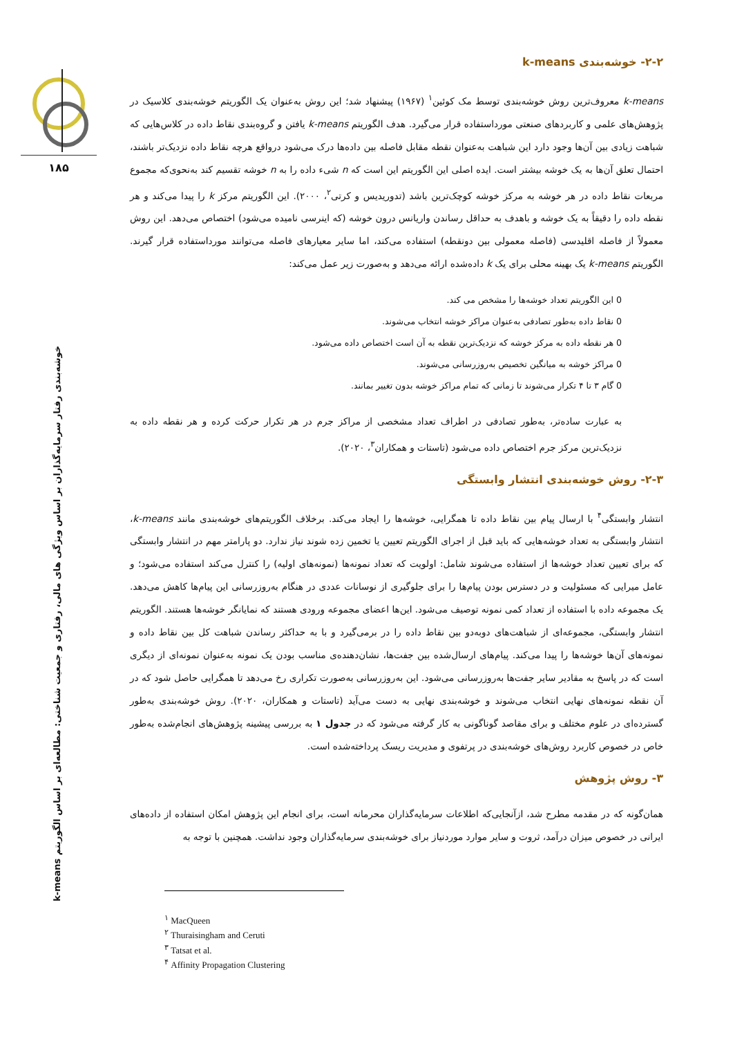۱۸۵
خوشه‌بندی رفتار سرمایه‌گذاران بر اساس ویژگی های مالی، رفتاری و جمعیت شناختی: مطالعه‌ای بر اساس الگوریتم k-means
۲-۲- خوشه‌بندی k-means
k-means معروف‌ترین روش خوشه‌بندی توسط مک کوئین<sup>۱</sup> (۱۹۶۷) پیشنهاد شد؛ این روش به‌عنوان یک الگوریتم خوشه‌بندی کلاسیک در پژوهش‌های علمی و کاربردهای صنعتی مورداستفاده قرار می‌گیرد. هدف الگوریتم k-means یافتن و گروه‌بندی نقاط داده در کلاس‌هایی که شباهت زیادی بین آن‌ها وجود دارد این شباهت به‌عنوان نقطه مقابل فاصله بین داده‌ها درک می‌شود درواقع هرچه نقاط داده نزدیک‌تر باشند، احتمال تعلق آن‌ها به یک خوشه بیشتر است. ایده اصلی این الگوریتم این است که n شیء داده را به n خوشه تقسیم کند به‌نحوی‌که مجموع مربعات نقاط داده در هر خوشه به مرکز خوشه کوچک‌ترین باشد (تدوریدیس و کرتی<sup>۲</sup>، ۲۰۰۰). این الگوریتم مرکز k را پیدا می‌کند و هر نقطه داده را دقیقاً به یک خوشه و باهدف به حداقل رساندن واریانس درون خوشه (که اینرسی نامیده می‌شود) اختصاص می‌دهد. این روش معمولاً از فاصله اقلیدسی (فاصله معمولی بین دونقطه) استفاده می‌کند، اما سایر معیارهای فاصله می‌توانند مورداستفاده قرار گیرند. الگوریتم k-means یک بهینه محلی برای یک k داده‌شده ارائه می‌دهد و به‌صورت زیر عمل می‌کند:
0 این الگوریتم تعداد خوشه‌ها را مشخص می کند.
0 نقاط داده به‌طور تصادفی به‌عنوان مراکز خوشه انتخاب می‌شوند.
0 هر نقطه داده به مرکز خوشه که نزدیک‌ترین نقطه به آن است اختصاص داده می‌شود.
0 مراکز خوشه به میانگین تخصیص به‌روزرسانی می‌شوند.
0 گام ۳ تا ۴ تکرار می‌شوند تا زمانی که تمام مراکز خوشه بدون تغییر بمانند.
به عبارت ساده‌تر، به‌طور تصادفی در اطراف تعداد مشخصی از مراکز جرم در هر تکرار حرکت کرده و هر نقطه داده به نزدیک‌ترین مرکز جرم اختصاص داده می‌شود (تاستات و همکاران<sup>۳</sup>، ۲۰۲۰).
۲-۳- روش خوشه‌بندی انتشار وابستگی
انتشار وابستگی<sup>۴</sup> با ارسال پیام بین نقاط داده تا همگرایی، خوشه‌ها را ایجاد می‌کند. برخلاف الگوریتم‌های خوشه‌بندی مانند k-means، انتشار وابستگی به تعداد خوشه‌هایی که باید قبل از اجرای الگوریتم تعیین یا تخمین زده شوند نیاز ندارد. دو پارامتر مهم در انتشار وابستگی که برای تعیین تعداد خوشه‌ها از استفاده می‌شوند شامل: اولویت که تعداد نمونه‌ها (نمونه‌های اولیه) را کنترل می‌کند استفاده می‌شود؛ و عامل میرایی که مسئولیت و در دسترس بودن پیام‌ها را برای جلوگیری از نوسانات عددی در هنگام به‌روزرسانی این پیام‌ها کاهش می‌دهد. یک مجموعه داده با استفاده از تعداد کمی نمونه توصیف می‌شود. این‌ها اعضای مجموعه ورودی هستند که نمایانگر خوشه‌ها هستند. الگوریتم انتشار وابستگی، مجموعه‌ای از شباهت‌های دوبه‌دو بین نقاط داده را در برمی‌گیرد و با به حداکثر رساندن شباهت کل بین نقاط داده و نمونه‌های آن‌ها خوشه‌ها را پیدا می‌کند. پیام‌های ارسال‌شده بین جفت‌ها، نشان‌دهنده‌ی مناسب بودن یک نمونه به‌عنوان نمونه‌ای از دیگری است که در پاسخ به مقادیر سایر جفت‌ها به‌روزرسانی می‌شود. این به‌روزرسانی به‌صورت تکراری رخ می‌دهد تا همگرایی حاصل شود که در آن نقطه نمونه‌های نهایی انتخاب می‌شوند و خوشه‌بندی نهایی به دست می‌آید (تاستات و همکاران، ۲۰۲۰). روش خوشه‌بندی به‌طور گسترده‌ای در علوم مختلف و برای مقاصد گوناگونی به کار گرفته می‌شود که در جدول ۱ به بررسی پیشینه پژوهش‌های انجام‌شده به‌طور خاص در خصوص کاربرد روش‌های خوشه‌بندی در پرتفوی و مدیریت ریسک پرداخته‌شده است.
۳- روش پژوهش
همان‌گونه که در مقدمه مطرح شد، ازآنجایی‌که اطلاعات سرمایه‌گذاران محرمانه است، برای انجام این پژوهش امکان استفاده از داده‌های ایرانی در خصوص میزان درآمد، ثروت و سایر موارد موردنیاز برای خوشه‌بندی سرمایه‌گذاران وجود نداشت. همچنین با توجه به
<sup>۱</sup> MacQueen
<sup>۲</sup> Thuraisingham and Ceruti
<sup>۳</sup> Tatsat et al.
<sup>۴</sup> Affinity Propagation Clustering